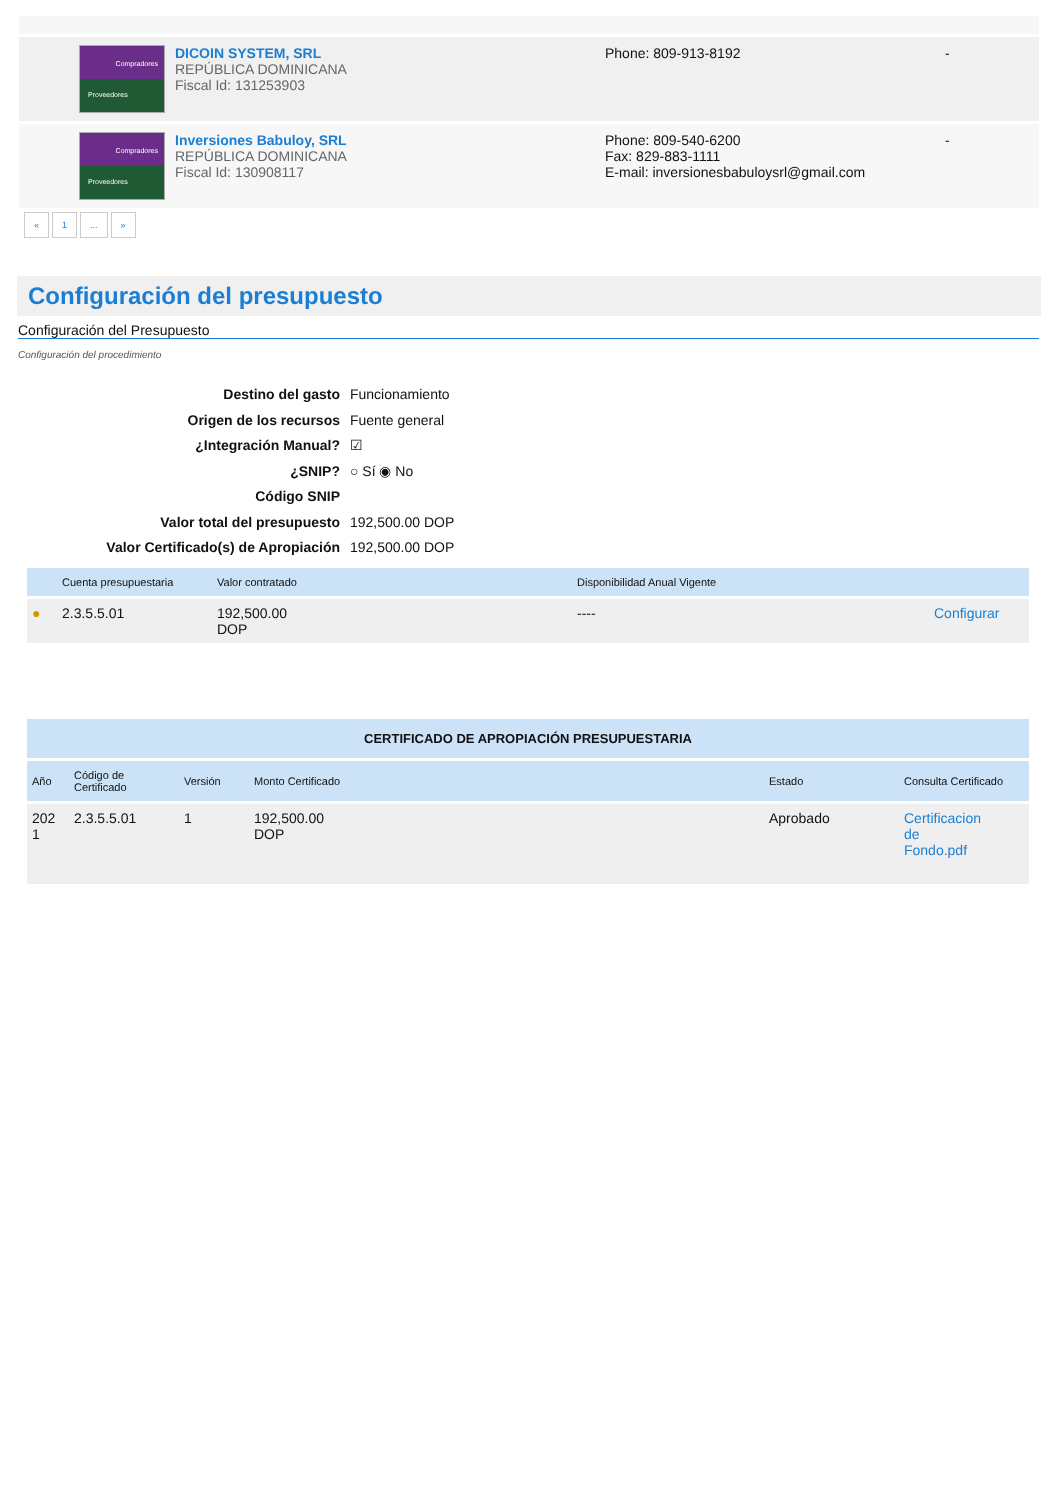Compradores
Proveedores
DICOIN SYSTEM, SRL
REPÚBLICA DOMINICANA
Fiscal Id: 131253903
Phone: 809-913-8192 -
Compradores
Proveedores
Inversiones Babuloy, SRL
REPÚBLICA DOMINICANA
Fiscal Id: 130908117
Phone: 809-540-6200
Fax: 829-883-1111
E-mail: inversionesbabuloysrl@gmail.com
-
« 1 ... »
Configuración del presupuesto
Configuración del Presupuesto
Configuración del procedimiento
Destino del gasto Funcionamiento
Origen de los recursos Fuente general
¿Integración Manual? ☑
¿SNIP? ○ Sí ◉ No
Código SNIP
Valor total del presupuesto 192,500.00 DOP
Valor Certificado(s) de Apropiación 192,500.00 DOP
| | Cuenta presupuestaria | Valor contratado | Disponibilidad Anual Vigente | |
| --- | --- | --- | --- | --- |
| ● | 2.3.5.5.01 | 192,500.00 DOP | ---- | Configurar |
| CERTIFICADO DE APROPIACIÓN PRESUPUESTARIA | | | | | |
| --- | --- | --- | --- | --- | --- |
| Año | Código de Certificado | Versión | Monto Certificado | Estado | Consulta Certificado |
| 202 1 | 2.3.5.5.01 | 1 | 192,500.00 DOP | Aprobado | Certificacion de Fondo.pdf |